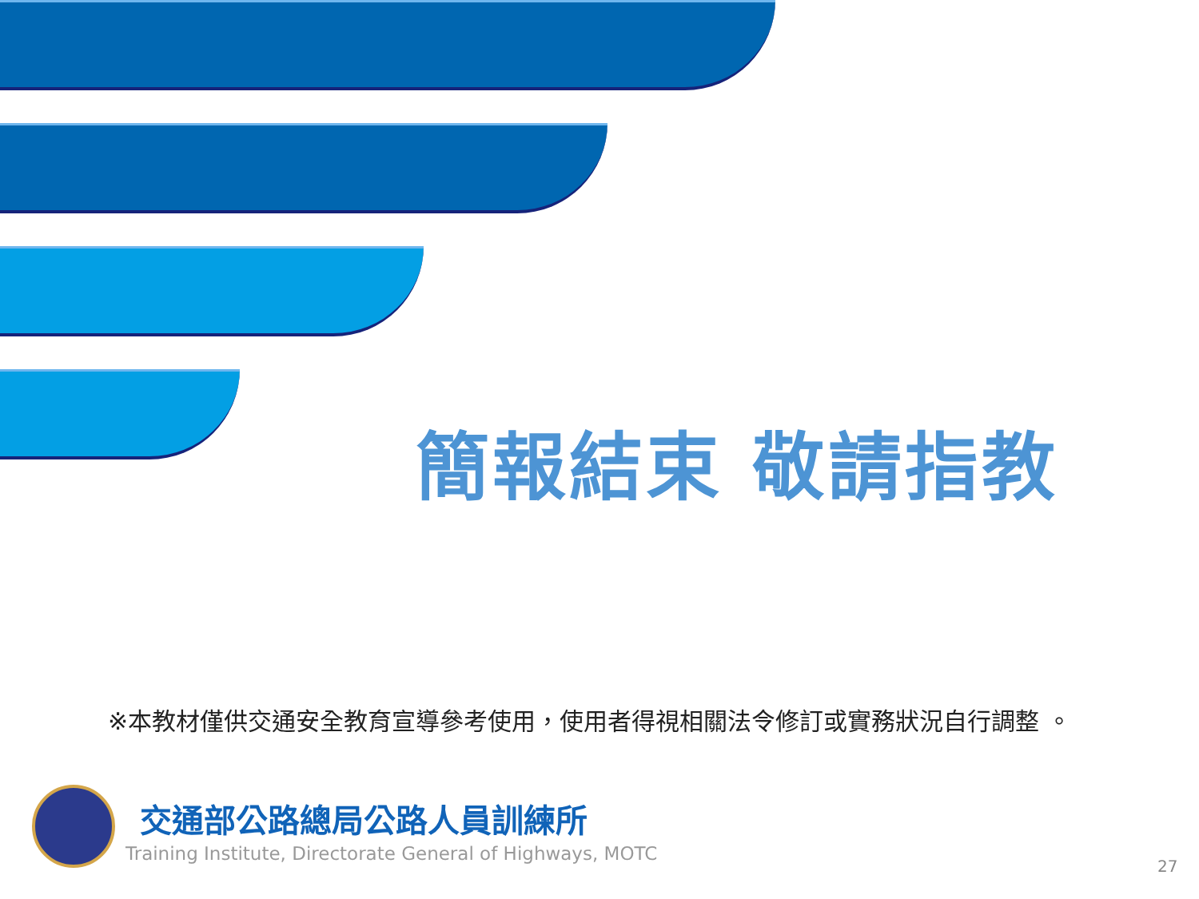簡報結束 敬請指教
※本教材僅供交通安全教育宣導參考使用，使用者得視相關法令修訂或實務狀況自行調整 。
交通部公路總局公路人員訓練所
Training Institute, Directorate General of Highways, MOTC
27